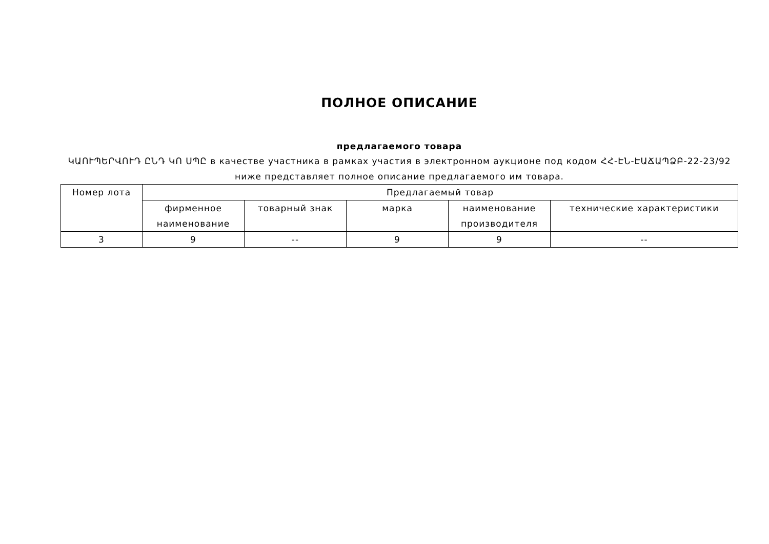ПОЛНОЕ ОПИСАНИЕ
предлагаемого товара
ԿԱՈՒՊԵՐՎՈՒԴ ԸՆԴ ԿՈ ՍՊԸ в качестве участника в рамках участия в электронном аукционе под кодом ՀՀ-ԷՆ-ԷԱՃԱՊՁԲ-22-23/92 ниже представляет полное описание предлагаемого им товара.
| Номер лота | Предлагаемый товар | | | | |
| --- | --- | --- | --- | --- | --- |
| | фирменное наименование | товарный знак | марка | наименование производителя | технические характеристики |
| 3 | 9 | -- | 9 | 9 | -- |